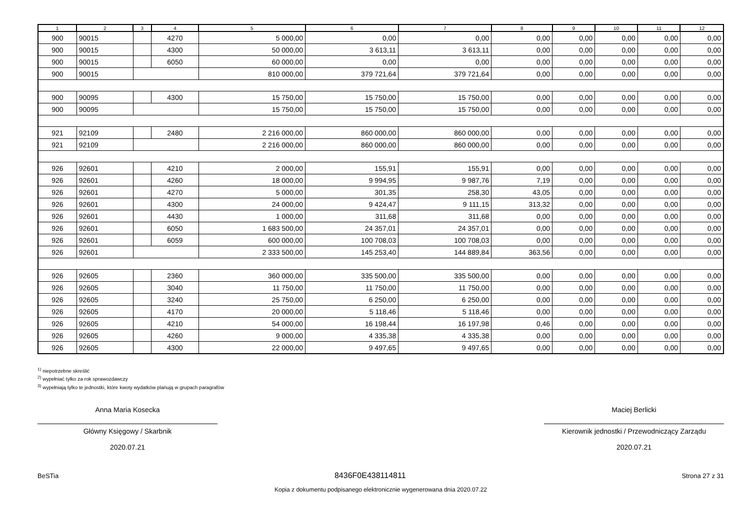| 1 | 2 | 3 | 4 | 5 | 6 | 7 | 8 | 9 | 10 | 11 | 12 |
| --- | --- | --- | --- | --- | --- | --- | --- | --- | --- | --- | --- |
| 900 | 90015 | | 4270 | 5 000,00 | 0,00 | 0,00 | 0,00 | 0,00 | 0,00 | 0,00 | 0,00 |
| 900 | 90015 | | 4300 | 50 000,00 | 3 613,11 | 3 613,11 | 0,00 | 0,00 | 0,00 | 0,00 | 0,00 |
| 900 | 90015 | | 6050 | 60 000,00 | 0,00 | 0,00 | 0,00 | 0,00 | 0,00 | 0,00 | 0,00 |
| 900 | 90015 | | | 810 000,00 | 379 721,64 | 379 721,64 | 0,00 | 0,00 | 0,00 | 0,00 | 0,00 |
| 900 | 90095 | | 4300 | 15 750,00 | 15 750,00 | 15 750,00 | 0,00 | 0,00 | 0,00 | 0,00 | 0,00 |
| 900 | 90095 | | | 15 750,00 | 15 750,00 | 15 750,00 | 0,00 | 0,00 | 0,00 | 0,00 | 0,00 |
| 921 | 92109 | | 2480 | 2 216 000,00 | 860 000,00 | 860 000,00 | 0,00 | 0,00 | 0,00 | 0,00 | 0,00 |
| 921 | 92109 | | | 2 216 000,00 | 860 000,00 | 860 000,00 | 0,00 | 0,00 | 0,00 | 0,00 | 0,00 |
| 926 | 92601 | | 4210 | 2 000,00 | 155,91 | 155,91 | 0,00 | 0,00 | 0,00 | 0,00 | 0,00 |
| 926 | 92601 | | 4260 | 18 000,00 | 9 994,95 | 9 987,76 | 7,19 | 0,00 | 0,00 | 0,00 | 0,00 |
| 926 | 92601 | | 4270 | 5 000,00 | 301,35 | 258,30 | 43,05 | 0,00 | 0,00 | 0,00 | 0,00 |
| 926 | 92601 | | 4300 | 24 000,00 | 9 424,47 | 9 111,15 | 313,32 | 0,00 | 0,00 | 0,00 | 0,00 |
| 926 | 92601 | | 4430 | 1 000,00 | 311,68 | 311,68 | 0,00 | 0,00 | 0,00 | 0,00 | 0,00 |
| 926 | 92601 | | 6050 | 1 683 500,00 | 24 357,01 | 24 357,01 | 0,00 | 0,00 | 0,00 | 0,00 | 0,00 |
| 926 | 92601 | | 6059 | 600 000,00 | 100 708,03 | 100 708,03 | 0,00 | 0,00 | 0,00 | 0,00 | 0,00 |
| 926 | 92601 | | | 2 333 500,00 | 145 253,40 | 144 889,84 | 363,56 | 0,00 | 0,00 | 0,00 | 0,00 |
| 926 | 92605 | | 2360 | 360 000,00 | 335 500,00 | 335 500,00 | 0,00 | 0,00 | 0,00 | 0,00 | 0,00 |
| 926 | 92605 | | 3040 | 11 750,00 | 11 750,00 | 11 750,00 | 0,00 | 0,00 | 0,00 | 0,00 | 0,00 |
| 926 | 92605 | | 3240 | 25 750,00 | 6 250,00 | 6 250,00 | 0,00 | 0,00 | 0,00 | 0,00 | 0,00 |
| 926 | 92605 | | 4170 | 20 000,00 | 5 118,46 | 5 118,46 | 0,00 | 0,00 | 0,00 | 0,00 | 0,00 |
| 926 | 92605 | | 4210 | 54 000,00 | 16 198,44 | 16 197,98 | 0,46 | 0,00 | 0,00 | 0,00 | 0,00 |
| 926 | 92605 | | 4260 | 9 000,00 | 4 335,38 | 4 335,38 | 0,00 | 0,00 | 0,00 | 0,00 | 0,00 |
| 926 | 92605 | | 4300 | 22 000,00 | 9 497,65 | 9 497,65 | 0,00 | 0,00 | 0,00 | 0,00 | 0,00 |
<sup>1)</sup> niepotrzebne skreślić
<sup>2)</sup> wypełniać tylko za rok sprawozdawczy
<sup>3)</sup> wypełniają tylko te jednostki, które kwoty wydatków planują w grupach paragrafów
Anna Maria Kosecka
Główny Księgowy / Skarbnik
2020.07.21
Maciej Berlicki
Kierownik jednostki / Przewodniczący Zarządu
2020.07.21
BeSTia 8436F0E438114811 Strona 27 z 31
Kopia z dokumentu podpisanego elektronicznie wygenerowana dnia 2020.07.22